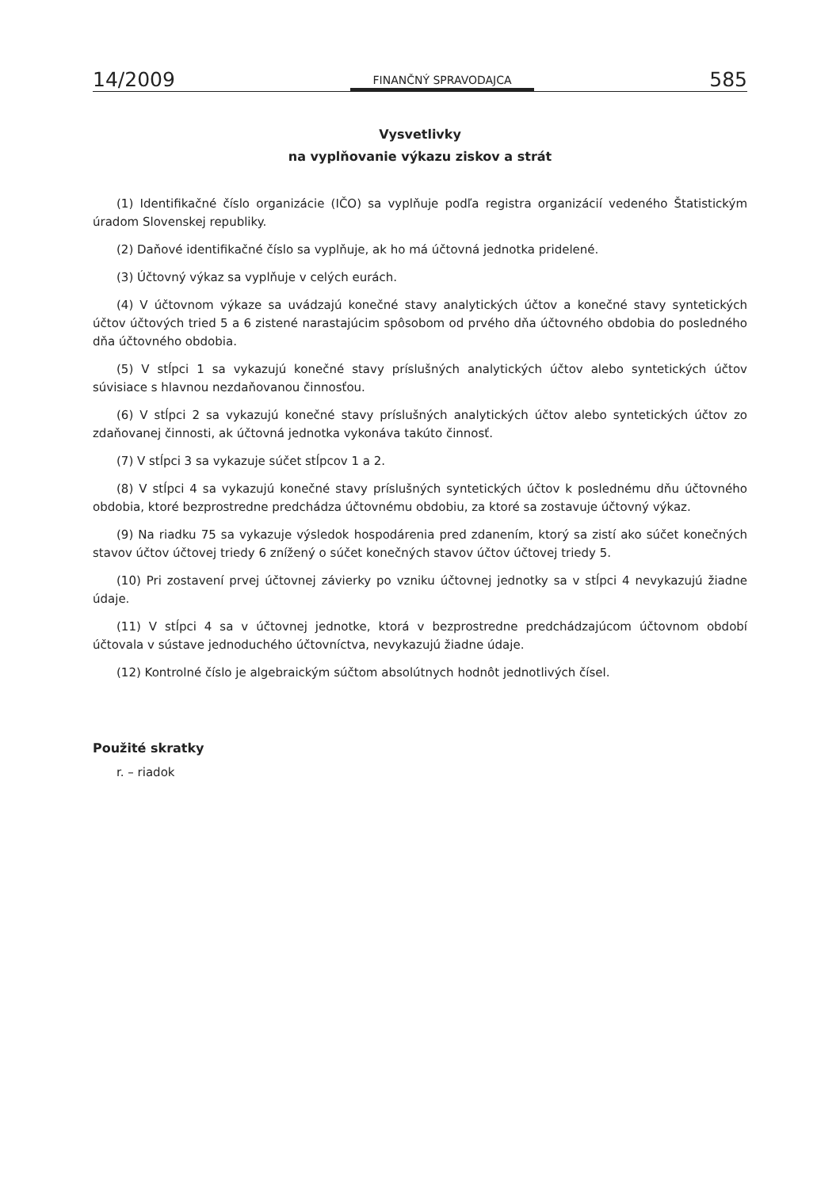14/2009 FINANČNÝ SPRAVODAJCA 585
Vysvetlivky
na vyplňovanie výkazu ziskov a strát
(1) Identifikačné číslo organizácie (IČO) sa vyplňuje podľa registra organizácií vedeného Štatistickým úradom Slovenskej republiky.
(2) Daňové identifikačné číslo sa vyplňuje, ak ho má účtovná jednotka pridelené.
(3) Účtovný výkaz sa vyplňuje v celých eurách.
(4) V účtovnom výkaze sa uvádzajú konečné stavy analytických účtov a konečné stavy syntetických účtov účtových tried 5 a 6 zistené narastajúcim spôsobom od prvého dňa účtovného obdobia do posledného dňa účtovného obdobia.
(5) V stĺpci 1 sa vykazujú konečné stavy príslušných analytických účtov alebo syntetických účtov súvisiace s hlavnou nezdaňovanou činnosťou.
(6) V stĺpci 2 sa vykazujú konečné stavy príslušných analytických účtov alebo syntetických účtov zo zdaňovanej činnosti, ak účtovná jednotka vykonáva takúto činnosť.
(7) V stĺpci 3 sa vykazuje súčet stĺpcov 1 a 2.
(8) V stĺpci 4 sa vykazujú konečné stavy príslušných syntetických účtov k poslednému dňu účtovného obdobia, ktoré bezprostredne predchádza účtovnému obdobiu, za ktoré sa zostavuje účtovný výkaz.
(9) Na riadku 75 sa vykazuje výsledok hospodárenia pred zdanením, ktorý sa zistí ako súčet konečných stavov účtov účtovej triedy 6 znížený o súčet konečných stavov účtov účtovej triedy 5.
(10) Pri zostavení prvej účtovnej závierky po vzniku účtovnej jednotky sa v stĺpci 4 nevykazujú žiadne údaje.
(11) V stĺpci 4 sa v účtovnej jednotke, ktorá v bezprostredne predchádzajúcom účtovnom období účtovala v sústave jednoduchého účtovníctva, nevykazujú žiadne údaje.
(12) Kontrolné číslo je algebraickým súčtom absolútnych hodnôt jednotlivých čísel.
Použité skratky
r. – riadok